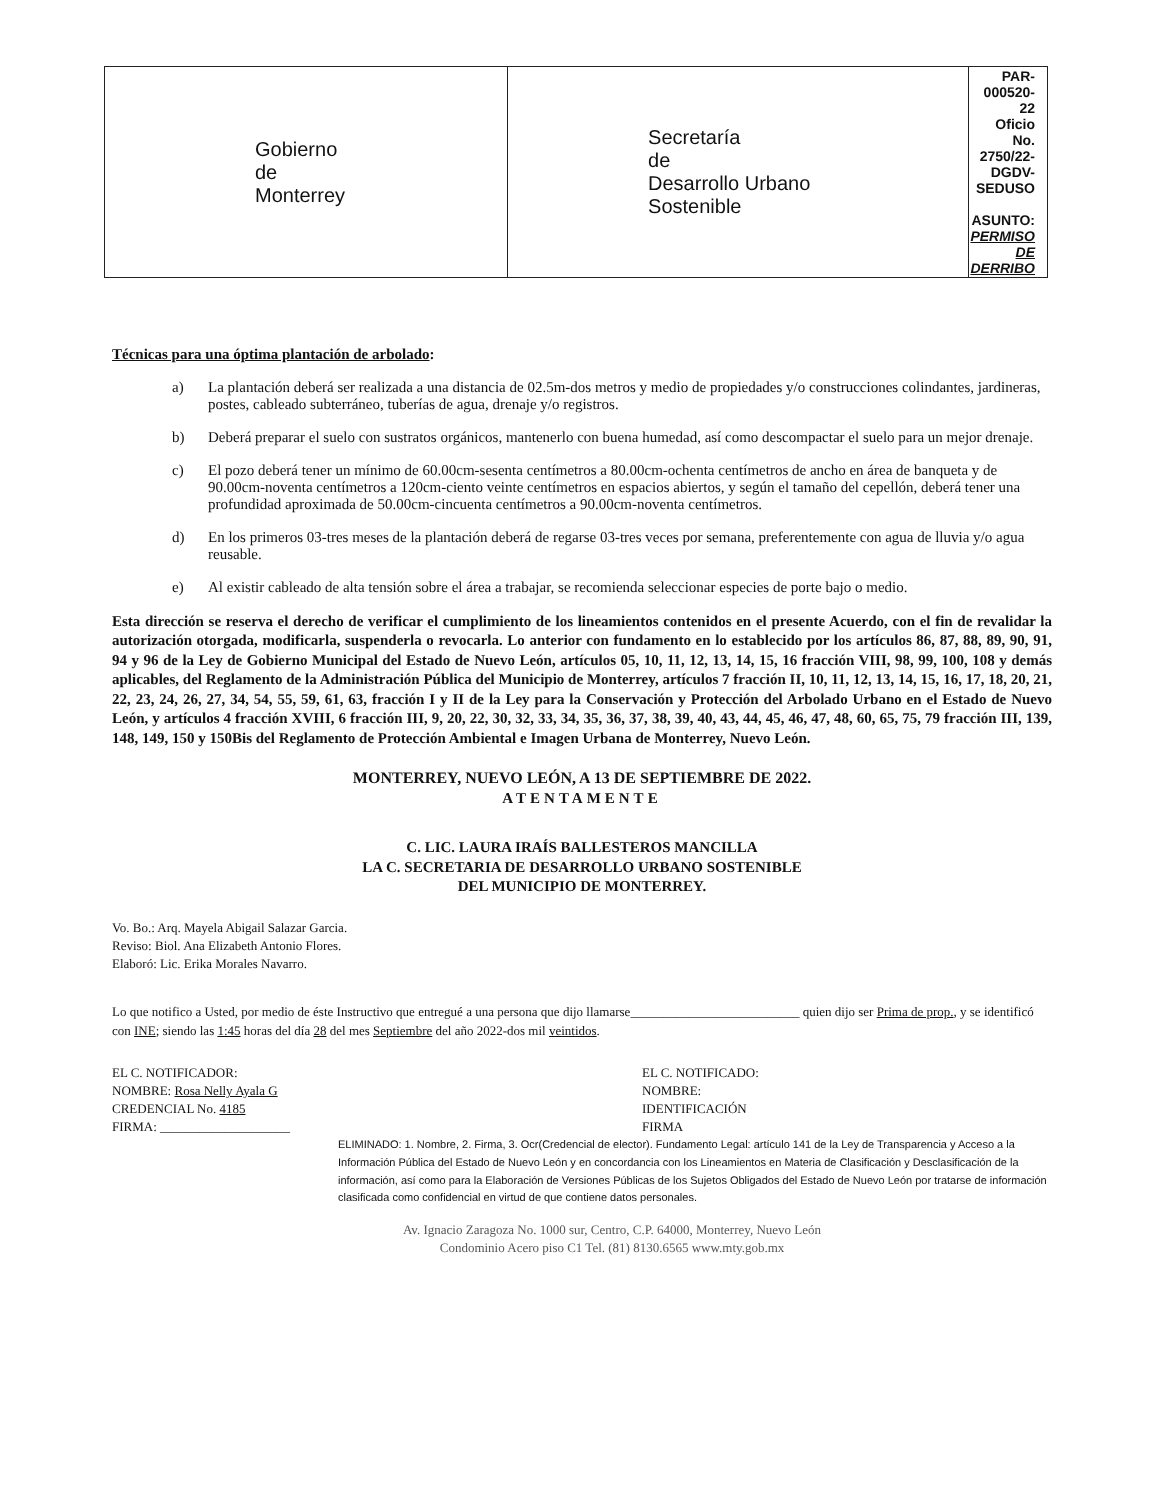| Gobierno de Monterrey | Secretaría de Desarrollo Urbano Sostenible | PAR-000520-22 Oficio No. 2750/22-DGDV-SEDUSO ASUNTO: PERMISO DE DERRIBO |
Técnicas para una óptima plantación de arbolado:
a) La plantación deberá ser realizada a una distancia de 02.5m-dos metros y medio de propiedades y/o construcciones colindantes, jardineras, postes, cableado subterráneo, tuberías de agua, drenaje y/o registros.
b) Deberá preparar el suelo con sustratos orgánicos, mantenerlo con buena humedad, así como descompactar el suelo para un mejor drenaje.
c) El pozo deberá tener un mínimo de 60.00cm-sesenta centímetros a 80.00cm-ochenta centímetros de ancho en área de banqueta y de 90.00cm-noventa centímetros a 120cm-ciento veinte centímetros en espacios abiertos, y según el tamaño del cepellón, deberá tener una profundidad aproximada de 50.00cm-cincuenta centímetros a 90.00cm-noventa centímetros.
d) En los primeros 03-tres meses de la plantación deberá de regarse 03-tres veces por semana, preferentemente con agua de lluvia y/o agua reusable.
e) Al existir cableado de alta tensión sobre el área a trabajar, se recomienda seleccionar especies de porte bajo o medio.
Esta dirección se reserva el derecho de verificar el cumplimiento de los lineamientos contenidos en el presente Acuerdo, con el fin de revalidar la autorización otorgada, modificarla, suspenderla o revocarla. Lo anterior con fundamento en lo establecido por los artículos 86, 87, 88, 89, 90, 91, 94 y 96 de la Ley de Gobierno Municipal del Estado de Nuevo León, artículos 05, 10, 11, 12, 13, 14, 15, 16 fracción VIII, 98, 99, 100, 108 y demás aplicables, del Reglamento de la Administración Pública del Municipio de Monterrey, artículos 7 fracción II, 10, 11, 12, 13, 14, 15, 16, 17, 18, 20, 21, 22, 23, 24, 26, 27, 34, 54, 55, 59, 61, 63, fracción I y II de la Ley para la Conservación y Protección del Arbolado Urbano en el Estado de Nuevo León, y artículos 4 fracción XVIII, 6 fracción III, 9, 20, 22, 30, 32, 33, 34, 35, 36, 37, 38, 39, 40, 43, 44, 45, 46, 47, 48, 60, 65, 75, 79 fracción III, 139, 148, 149, 150 y 150Bis del Reglamento de Protección Ambiental e Imagen Urbana de Monterrey, Nuevo León.
MONTERREY, NUEVO LEÓN, A 13 DE SEPTIEMBRE DE 2022.
ATENTAMENTE
C. LIC. LAURA IRAÍS BALLESTEROS MANCILLA
LA C. SECRETARIA DE DESARROLLO URBANO SOSTENIBLE
DEL MUNICIPIO DE MONTERREY.
Vo. Bo.: Arq. Mayela Abigail Salazar Garcia.
Reviso: Biol. Ana Elizabeth Antonio Flores.
Elaboró: Lic. Erika Morales Navarro.
Lo que notifico a Usted, por medio de éste Instructivo que entregué a una persona que dijo llamarse__________________________ quien dijo ser Prima de prop., y se identificó con INE; siendo las 1:45 horas del día 28 del mes Septiembre del año 2022-dos mil veintidos.
EL C. NOTIFICADOR:
NOMBRE: Rosa Nelly Ayala G
CREDENCIAL No. 4185
FIRMA: ____________________
EL C. NOTIFICADO:
NOMBRE:
IDENTIFICACIÓN
FIRMA
ELIMINADO: 1. Nombre, 2. Firma, 3. Ocr(Credencial de elector). Fundamento Legal: artículo 141 de la Ley de Transparencia y Acceso a la Información Pública del Estado de Nuevo León y en concordancia con los Lineamientos en Materia de Clasificación y Desclasificación de la información, así como para la Elaboración de Versiones Públicas de los Sujetos Obligados del Estado de Nuevo León por tratarse de información clasificada como confidencial en virtud de que contiene datos personales.
Av. Ignacio Zaragoza No. 1000 sur, Centro, C.P. 64000, Monterrey, Nuevo León
Condominio Acero piso C1 Tel. (81) 8130.6565 www.mty.gob.mx